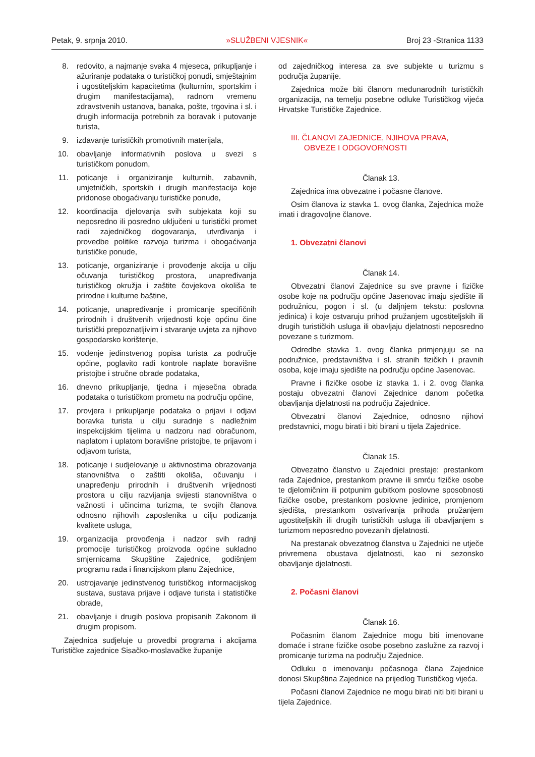Petak, 9. srpnja 2010. »SLUŽBENI VJESNIK« Broj 23 -Stranica 1133
8. redovito, a najmanje svaka 4 mjeseca, prikupljanje i ažuriranje podataka o turističkoj ponudi, smještajnim i ugostiteljskim kapacitetima (kulturnim, sportskim i drugim manifestacijama), radnom vremenu zdravstvenih ustanova, banaka, pošte, trgovina i sl. i drugih informacija potrebnih za boravak i putovanje turista,
9. izdavanje turističkih promotivnih materijala,
10. obavljanje informativnih poslova u svezi s turističkom ponudom,
11. poticanje i organiziranje kulturnih, zabavnih, umjetničkih, sportskih i drugih manifestacija koje pridonose obogaćivanju turističke ponude,
12. koordinacija djelovanja svih subjekata koji su neposredno ili posredno uključeni u turistički promet radi zajedničkog dogovaranja, utvrđivanja i provedbe politike razvoja turizma i obogaćivanja turističke ponude,
13. poticanje, organiziranje i provođenje akcija u cilju očuvanja turističkog prostora, unapređivanja turističkog okružja i zaštite čovjekova okoliša te prirodne i kulturne baštine,
14. poticanje, unapređivanje i promicanje specifičnih prirodnih i društvenih vrijednosti koje općinu čine turistički prepoznatljivim i stvaranje uvjeta za njihovo gospodarsko korištenje,
15. vođenje jedinstvenog popisa turista za područje općine, poglavito radi kontrole naplate boravišne pristojbe i stručne obrade podataka,
16. dnevno prikupljanje, tjedna i mjesečna obrada podataka o turističkom prometu na području općine,
17. provjera i prikupljanje podataka o prijavi i odjavi boravka turista u cilju suradnje s nadležnim inspekcijskim tijelima u nadzoru nad obračunom, naplatom i uplatom boravišne pristojbe, te prijavom i odjavom turista,
18. poticanje i sudjelovanje u aktivnostima obrazovanja stanovništva o zaštiti okoliša, očuvanju i unapređenju prirodnih i društvenih vrijednosti prostora u cilju razvijanja svijesti stanovništva o važnosti i učincima turizma, te svojih članova odnosno njihovih zaposlenika u cilju podizanja kvalitete usluga,
19. organizacija provođenja i nadzor svih radnji promocije turističkog proizvoda općine sukladno smjernicama Skupštine Zajednice, godišnjem programu rada i financijskom planu Zajednice,
20. ustrojavanje jedinstvenog turističkog informacijskog sustava, sustava prijave i odjave turista i statističke obrade,
21. obavljanje i drugih poslova propisanih Zakonom ili drugim propisom.
Zajednica sudjeluje u provedbi programa i akcijama Turističke zajednice Sisačko-moslavačke županije
od zajedničkog interesa za sve subjekte u turizmu s područja županije.
Zajednica može biti članom međunarodnih turističkih organizacija, na temelju posebne odluke Turističkog vijeća Hrvatske Turističke Zajednice.
III. ČLANOVI ZAJEDNICE, NJIHOVA PRAVA,
OBVEZE I ODGOVORNOSTI
Članak 13.
Zajednica ima obvezatne i počasne članove.
Osim članova iz stavka 1. ovog članka, Zajednica može imati i dragovoljne članove.
1. Obvezatni članovi
Članak 14.
Obvezatni članovi Zajednice su sve pravne i fizičke osobe koje na području općine Jasenovac imaju sjedište ili podružnicu, pogon i sl. (u daljnjem tekstu: poslovna jedinica) i koje ostvaruju prihod pružanjem ugostiteljskih ili drugih turističkih usluga ili obavljaju djelatnosti neposredno povezane s turizmom.
Odredbe stavka 1. ovog članka primjenjuju se na podružnice, predstavništva i sl. stranih fizičkih i pravnih osoba, koje imaju sjedište na području općine Jasenovac.
Pravne i fizičke osobe iz stavka 1. i 2. ovog članka postaju obvezatni članovi Zajednice danom početka obavljanja djelatnosti na području Zajednice.
Obvezatni članovi Zajednice, odnosno njihovi predstavnici, mogu birati i biti birani u tijela Zajednice.
Članak 15.
Obvezatno članstvo u Zajednici prestaje: prestankom rada Zajednice, prestankom pravne ili smrću fizičke osobe te djelomičnim ili potpunim gubitkom poslovne sposobnosti fizičke osobe, prestankom poslovne jedinice, promjenom sjedišta, prestankom ostvarivanja prihoda pružanjem ugostiteljskih ili drugih turističkih usluga ili obavljanjem s turizmom neposredno povezanih djelatnosti.
Na prestanak obvezatnog članstva u Zajednici ne utječe privremena obustava djelatnosti, kao ni sezonsko obavljanje djelatnosti.
2. Počasni članovi
Članak 16.
Počasnim članom Zajednice mogu biti imenovane domaće i strane fizičke osobe posebno zaslužne za razvoj i promicanje turizma na području Zajednice.
Odluku o imenovanju počasnoga člana Zajednice donosi Skupština Zajednice na prijedlog Turističkog vijeća.
Počasni članovi Zajednice ne mogu birati niti biti birani u tijela Zajednice.